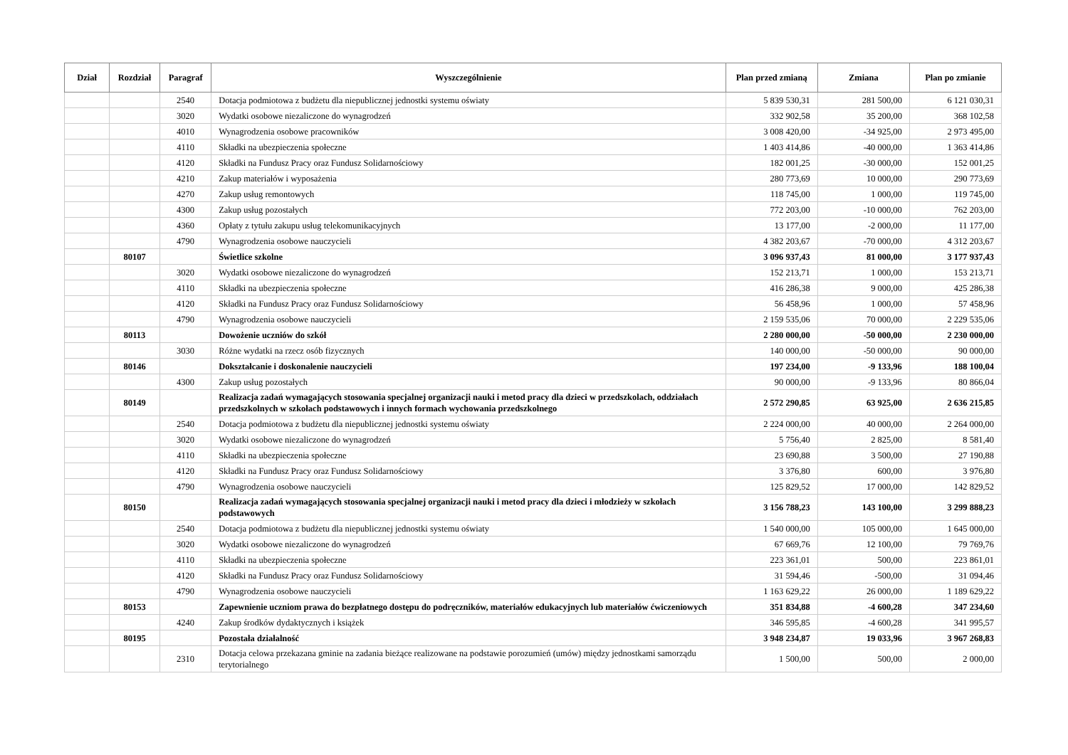| Dział | Rozdział | Paragraf | Wyszczególnienie | Plan przed zmianą | Zmiana | Plan po zmianie |
| --- | --- | --- | --- | --- | --- | --- |
| | | 2540 | Dotacja podmiotowa z budżetu dla niepublicznej jednostki systemu oświaty | 5 839 530,31 | 281 500,00 | 6 121 030,31 |
| | | 3020 | Wydatki osobowe niezaliczone do wynagrodzeń | 332 902,58 | 35 200,00 | 368 102,58 |
| | | 4010 | Wynagrodzenia osobowe pracowników | 3 008 420,00 | -34 925,00 | 2 973 495,00 |
| | | 4110 | Składki na ubezpieczenia społeczne | 1 403 414,86 | -40 000,00 | 1 363 414,86 |
| | | 4120 | Składki na Fundusz Pracy oraz Fundusz Solidarnościowy | 182 001,25 | -30 000,00 | 152 001,25 |
| | | 4210 | Zakup materiałów i wyposażenia | 280 773,69 | 10 000,00 | 290 773,69 |
| | | 4270 | Zakup usług remontowych | 118 745,00 | 1 000,00 | 119 745,00 |
| | | 4300 | Zakup usług pozostałych | 772 203,00 | -10 000,00 | 762 203,00 |
| | | 4360 | Opłaty z tytułu zakupu usług telekomunikacyjnych | 13 177,00 | -2 000,00 | 11 177,00 |
| | | 4790 | Wynagrodzenia osobowe nauczycieli | 4 382 203,67 | -70 000,00 | 4 312 203,67 |
| | 80107 | | Świetlice szkolne | 3 096 937,43 | 81 000,00 | 3 177 937,43 |
| | | 3020 | Wydatki osobowe niezaliczone do wynagrodzeń | 152 213,71 | 1 000,00 | 153 213,71 |
| | | 4110 | Składki na ubezpieczenia społeczne | 416 286,38 | 9 000,00 | 425 286,38 |
| | | 4120 | Składki na Fundusz Pracy oraz Fundusz Solidarnościowy | 56 458,96 | 1 000,00 | 57 458,96 |
| | | 4790 | Wynagrodzenia osobowe nauczycieli | 2 159 535,06 | 70 000,00 | 2 229 535,06 |
| | 80113 | | Dowożenie uczniów do szkół | 2 280 000,00 | -50 000,00 | 2 230 000,00 |
| | | 3030 | Różne wydatki na rzecz osób fizycznych | 140 000,00 | -50 000,00 | 90 000,00 |
| | 80146 | | Dokształcanie i doskonalenie nauczycieli | 197 234,00 | -9 133,96 | 188 100,04 |
| | | 4300 | Zakup usług pozostałych | 90 000,00 | -9 133,96 | 80 866,04 |
| | 80149 | | Realizacja zadań wymagających stosowania specjalnej organizacji nauki i metod pracy dla dzieci w przedszkolach, oddziałach przedszkolnych w szkołach podstawowych i innych formach wychowania przedszkolnego | 2 572 290,85 | 63 925,00 | 2 636 215,85 |
| | | 2540 | Dotacja podmiotowa z budżetu dla niepublicznej jednostki systemu oświaty | 2 224 000,00 | 40 000,00 | 2 264 000,00 |
| | | 3020 | Wydatki osobowe niezaliczone do wynagrodzeń | 5 756,40 | 2 825,00 | 8 581,40 |
| | | 4110 | Składki na ubezpieczenia społeczne | 23 690,88 | 3 500,00 | 27 190,88 |
| | | 4120 | Składki na Fundusz Pracy oraz Fundusz Solidarnościowy | 3 376,80 | 600,00 | 3 976,80 |
| | | 4790 | Wynagrodzenia osobowe nauczycieli | 125 829,52 | 17 000,00 | 142 829,52 |
| | 80150 | | Realizacja zadań wymagających stosowania specjalnej organizacji nauki i metod pracy dla dzieci i młodzieży w szkołach podstawowych | 3 156 788,23 | 143 100,00 | 3 299 888,23 |
| | | 2540 | Dotacja podmiotowa z budżetu dla niepublicznej jednostki systemu oświaty | 1 540 000,00 | 105 000,00 | 1 645 000,00 |
| | | 3020 | Wydatki osobowe niezaliczone do wynagrodzeń | 67 669,76 | 12 100,00 | 79 769,76 |
| | | 4110 | Składki na ubezpieczenia społeczne | 223 361,01 | 500,00 | 223 861,01 |
| | | 4120 | Składki na Fundusz Pracy oraz Fundusz Solidarnościowy | 31 594,46 | -500,00 | 31 094,46 |
| | | 4790 | Wynagrodzenia osobowe nauczycieli | 1 163 629,22 | 26 000,00 | 1 189 629,22 |
| | 80153 | | Zapewnienie uczniom prawa do bezpłatnego dostępu do podręczników, materiałów edukacyjnych lub materiałów ćwiczeniowych | 351 834,88 | -4 600,28 | 347 234,60 |
| | | 4240 | Zakup środków dydaktycznych i książek | 346 595,85 | -4 600,28 | 341 995,57 |
| | 80195 | | Pozostała działalność | 3 948 234,87 | 19 033,96 | 3 967 268,83 |
| | | 2310 | Dotacja celowa przekazana gminie na zadania bieżące realizowane na podstawie porozumień (umów) między jednostkami samorządu terytorialnego | 1 500,00 | 500,00 | 2 000,00 |